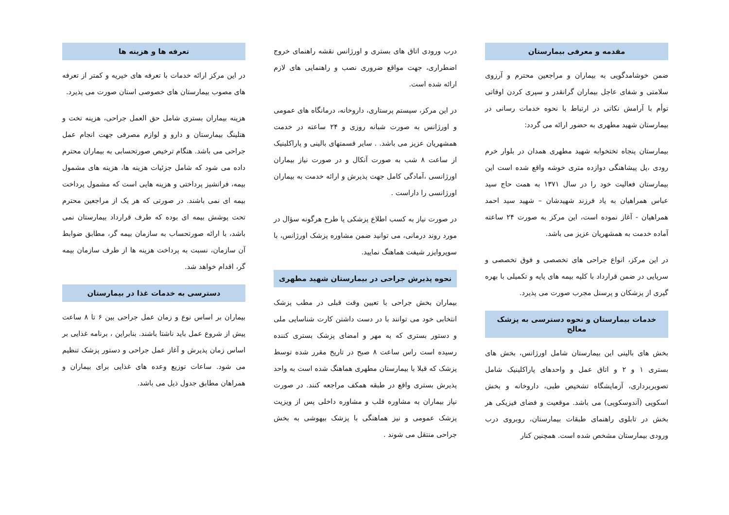مقدمه و معرفی بیمارستان
ضمن خوشامدگویی به بیماران و مراجعین محترم و آرزوی سلامتی و شفای عاجل بیماران گرانقدر و سپری کردن اوقاتی توأم با آرامش نکاتی در ارتباط با نحوه خدمات رسانی در بیمارستان شهید مطهری به حضور ارائه می گردد:
بیمارستان پنجاه تختخوابه شهید مطهری همدان در بلوار خرم رودی ،پل پیشاهنگی دوازده متری خوشه واقع شده است این بیمارستان فعالیت خود را در سال ۱۳۷۱ به همت حاج سید عباس همراهیان به یاد فرزند شهیدشان – شهید سید احمد همراهیان - آغاز نموده است، این مرکز به صورت ۲۴ ساعته آماده خدمت به همشهریان عزیز می باشد.
در این مرکز، انواع جراحی های تخصصی و فوق تخصصی و سرپایی در ضمن قرارداد با کلیه بیمه های پایه و تکمیلی با بهره گیری از پزشکان و پرسنل مجرب صورت می پذیرد.
خدمات بیمارستان و نحوه دسترسی به پزشک معالج
بخش های بالینی این بیمارستان شامل اورژانس، بخش های بستری ۱ و ۲ و اتاق عمل و واحدهای پاراکلینیک شامل تصویربرداری، آزمایشگاه تشخیص طبی، داروخانه و بخش اسکوپی (آندوسکوپی) می باشد. موقعیت و فضای فیزیکی هر بخش در تابلوی راهنمای طبقات بیمارستان، روبروی درب ورودی بیمارستان مشخص شده است. همچنین کنار
درب ورودی اتاق های بستری و اورژانس نقشه راهنمای خروج اضطراری، جهت مواقع ضروری نصب و راهنمایی های لازم ارائه شده است.
در این مرکز، سیستم پرستاری، داروخانه، درمانگاه های عمومی و اورژانس به صورت شبانه روزی و ۲۴ ساعته در خدمت همشهریان عزیز می باشد. . سایر قسمتهای بالینی و پاراکلینیک از ساعت ۸ شب به صورت آنکال و در صورت نیاز بیماران اورژانسی ،آمادگی کامل جهت پذیرش و ارائه خدمت به بیماران اورژانسی را داراست .
در صورت نیاز به کسب اطلاع پزشکی یا طرح هرگونه سؤال در مورد روند درمانی، می توانید ضمن مشاوره پزشک اورژانس، با سوپروایزر شیفت هماهنگ نمایید.
نحوه پذیرش جراحی در بیمارستان شهید مطهری
بیماران بخش جراحی با تعیین وقت قبلی در مطب پزشک انتخابی خود می توانند با در دست داشتن کارت شناسایی ملی و دستور بستری که به مهر و امضای پزشک بستری کننده رسیده است راس ساعت ۸ صبح در تاریخ مقرر شده توسط پزشک که قبلا با بیمارستان مطهری هماهنگ شده است به واحد پذیرش بستری واقع در طبقه همکف مراجعه کنند. در صورت نیاز بیماران به مشاوره قلب و مشاوره داخلی پس از ویزیت پزشک عمومی و نیز هماهنگی با پزشک بیهوشی به بخش جراحی منتقل می شوند .
تعرفه ها و هزینه ها
در این مرکز ارائه خدمات با تعرفه های خیریه و کمتر از تعرفه های مصوب بیمارستان های خصوصی استان صورت می پذیرد.
هزینه بیماران بستری شامل حق العمل جراحی، هزینه تخت و هتلینگ بیمارستان و دارو و لوازم مصرفی جهت انجام عمل جراحی می باشد. هنگام ترخیص صورتحسابی به بیماران محترم داده می شود که شامل جزئیات هزینه ها، هزینه های مشمول بیمه، فرانشیز پرداختی و هزینه هایی است که مشمول پرداخت بیمه ای نمی باشند. در صورتی که هر یک از مراجعین محترم تحت پوشش بیمه ای بوده که طرف قرارداد بیمارستان نمی باشد، با ارائه صورتحساب به سازمان بیمه گر، مطابق ضوابط آن سازمان، نسبت به پرداخت هزینه ها از طرف سازمان بیمه گر، اقدام خواهد شد.
دسترسی به خدمات غذا در بیمارستان
بیماران بر اساس نوع و زمان عمل جراحی بین ۶ تا ۸ ساعت پیش از شروع عمل باید ناشتا باشند. بنابراین ، برنامه غذایی بر اساس زمان پذیرش و آغاز عمل جراحی و دستور پزشک تنظیم می شود. ساعات توزیع وعده های غذایی برای بیماران و همراهان مطابق جدول ذیل می باشد.